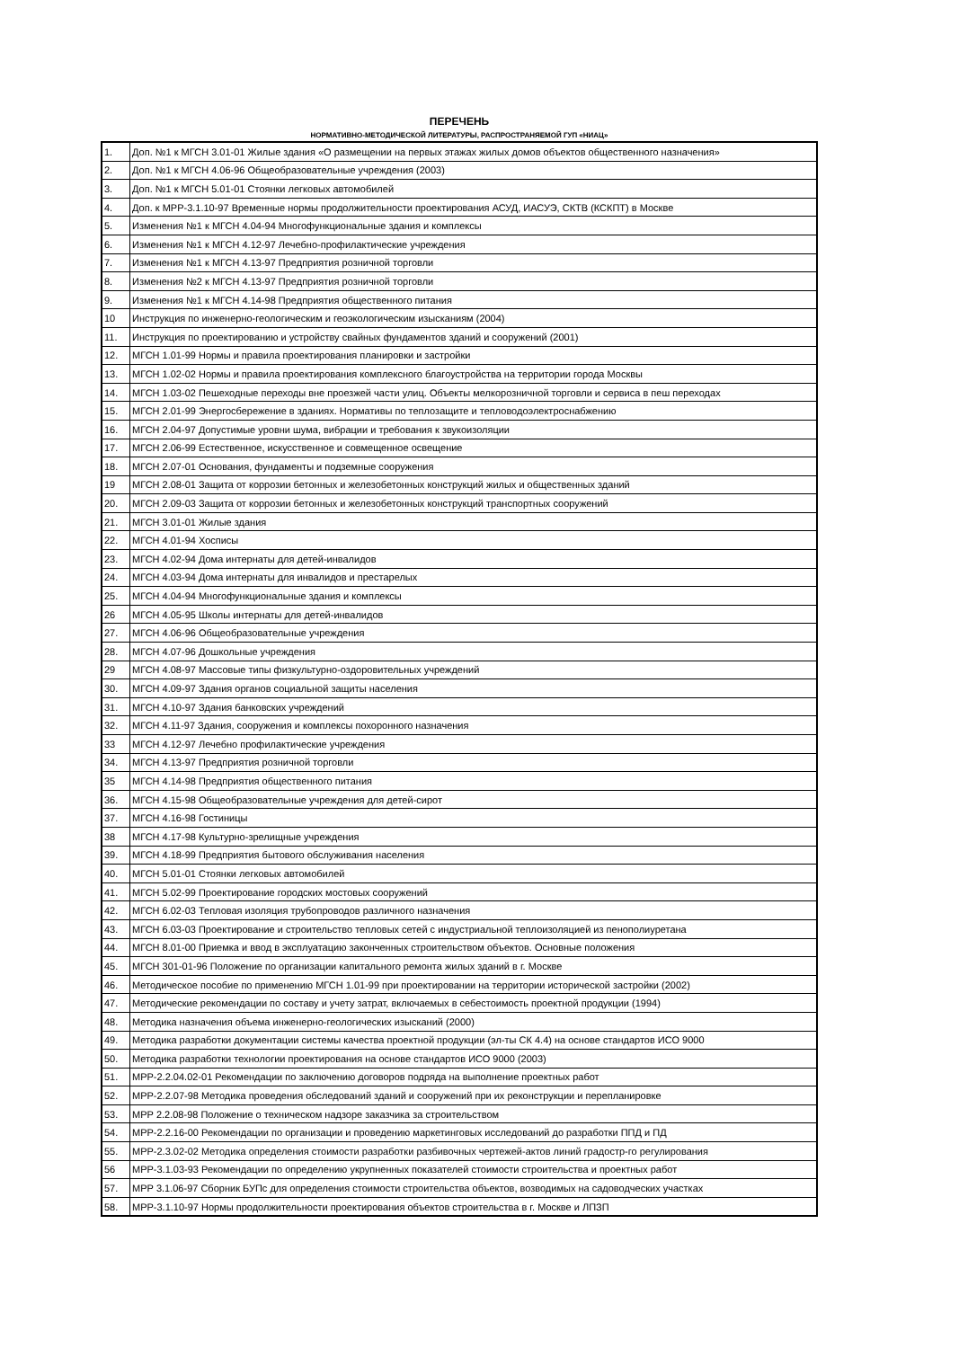ПЕРЕЧЕНЬ
НОРМАТИВНО-МЕТОДИЧЕСКОЙ ЛИТЕРАТУРЫ, РАСПРОСТРАНЯЕМОЙ ГУП «НИАЦ»
| 1. | Доп. №1 к МГСН 3.01-01 Жилые здания «О размещении на первых этажах жилых домов объектов общественного назначения» |
| 2. | Доп. №1 к МГСН 4.06-96 Общеобразовательные учреждения (2003) |
| 3. | Доп. №1 к МГСН 5.01-01 Стоянки легковых автомобилей |
| 4. | Доп. к МРР-3.1.10-97 Временные нормы продолжительности проектирования АСУД, ИАСУЭ, СКТВ (КСКПТ) в Москве |
| 5. | Изменения №1 к МГСН 4.04-94 Многофункциональные здания и комплексы |
| 6. | Изменения №1 к МГСН 4.12-97 Лечебно-профилактические учреждения |
| 7. | Изменения №1 к МГСН 4.13-97 Предприятия розничной торговли |
| 8. | Изменения №2 к МГСН 4.13-97 Предприятия розничной торговли |
| 9. | Изменения №1 к МГСН 4.14-98 Предприятия общественного питания |
| 10 | Инструкция по инженерно-геологическим и геоэкологическим изысканиям (2004) |
| 11. | Инструкция по проектированию и устройству свайных фундаментов зданий и сооружений (2001) |
| 12. | МГСН 1.01-99 Нормы и правила проектирования планировки и застройки |
| 13. | МГСН 1.02-02 Нормы и правила проектирования комплексного благоустройства на территории города Москвы |
| 14. | МГСН 1.03-02 Пешеходные переходы вне проезжей части улиц. Объекты мелкорозничной торговли и сервиса в пеш переходах |
| 15. | МГСН 2.01-99 Энергосбережение в зданиях. Нормативы по теплозащите и тепловодоэлектроснабжению |
| 16. | МГСН 2.04-97 Допустимые уровни шума, вибрации и требования к звукоизоляции |
| 17. | МГСН 2.06-99 Естественное, искусственное и совмещенное освещение |
| 18. | МГСН 2.07-01 Основания, фундаменты и подземные сооружения |
| 19 | МГСН 2.08-01 Защита от коррозии бетонных и железобетонных конструкций жилых и общественных зданий |
| 20. | МГСН 2.09-03 Защита от коррозии бетонных и железобетонных конструкций транспортных сооружений |
| 21. | МГСН 3.01-01 Жилые здания |
| 22. | МГСН 4.01-94 Хосписы |
| 23. | МГСН 4.02-94 Дома интернаты для детей-инвалидов |
| 24. | МГСН 4.03-94 Дома интернаты для инвалидов и престарелых |
| 25. | МГСН 4.04-94 Многофункциональные здания и комплексы |
| 26 | МГСН 4.05-95 Школы интернаты для детей-инвалидов |
| 27. | МГСН 4.06-96 Общеобразовательные учреждения |
| 28. | МГСН 4.07-96 Дошкольные учреждения |
| 29 | МГСН 4.08-97 Массовые типы физкультурно-оздоровительных учреждений |
| 30. | МГСН 4.09-97 Здания органов социальной защиты населения |
| 31. | МГСН 4.10-97 Здания банковских учреждений |
| 32. | МГСН 4.11-97 Здания, сооружения и комплексы похоронного назначения |
| 33 | МГСН 4.12-97 Лечебно профилактические учреждения |
| 34. | МГСН 4.13-97 Предприятия розничной торговли |
| 35 | МГСН 4.14-98 Предприятия общественного питания |
| 36. | МГСН 4.15-98 Общеобразовательные учреждения для детей-сирот |
| 37. | МГСН 4.16-98 Гостиницы |
| 38 | МГСН 4.17-98 Культурно-зрелищные учреждения |
| 39. | МГСН 4.18-99 Предприятия бытового обслуживания населения |
| 40. | МГСН 5.01-01 Стоянки легковых автомобилей |
| 41. | МГСН 5.02-99 Проектирование городских мостовых сооружений |
| 42. | МГСН 6.02-03 Тепловая изоляция трубопроводов различного назначения |
| 43. | МГСН 6.03-03 Проектирование и строительство тепловых сетей с индустриальной теплоизоляцией из пенополиуретана |
| 44. | МГСН 8.01-00 Приемка и ввод в эксплуатацию законченных строительством объектов. Основные положения |
| 45. | МГСН 301-01-96 Положение по организации капитального ремонта жилых зданий в г. Москве |
| 46. | Методическое пособие по применению МГСН 1.01-99 при проектировании на территории исторической застройки (2002) |
| 47. | Методические рекомендации по составу и учету затрат, включаемых в себестоимость проектной продукции (1994) |
| 48. | Методика назначения объема инженерно-геологических изысканий (2000) |
| 49. | Методика разработки документации системы качества проектной продукции (эл-ты СК 4.4) на основе стандартов ИСО 9000 |
| 50. | Методика разработки технологии проектирования на основе стандартов ИСО 9000 (2003) |
| 51. | МРР-2.2.04.02-01 Рекомендации по заключению договоров подряда на выполнение проектных работ |
| 52. | МРР-2.2.07-98 Методика проведения обследований зданий и сооружений при их реконструкции и перепланировке |
| 53. | МРР 2.2.08-98 Положение о техническом надзоре заказчика за строительством |
| 54. | МРР-2.2.16-00 Рекомендации по организации и проведению маркетинговых исследований до разработки ППД и ПД |
| 55. | МРР-2.3.02-02 Методика определения стоимости разработки разбивочных чертежей-актов линий градостр-го регулирования |
| 56 | МРР-3.1.03-93 Рекомендации по определению укрупненных показателей стоимости строительства и проектных работ |
| 57. | МРР 3.1.06-97 Сборник БУПс для определения стоимости строительства объектов, возводимых на садоводческих участках |
| 58. | МРР-3.1.10-97 Нормы продолжительности проектирования объектов строительства в г. Москве и ЛПЗП |